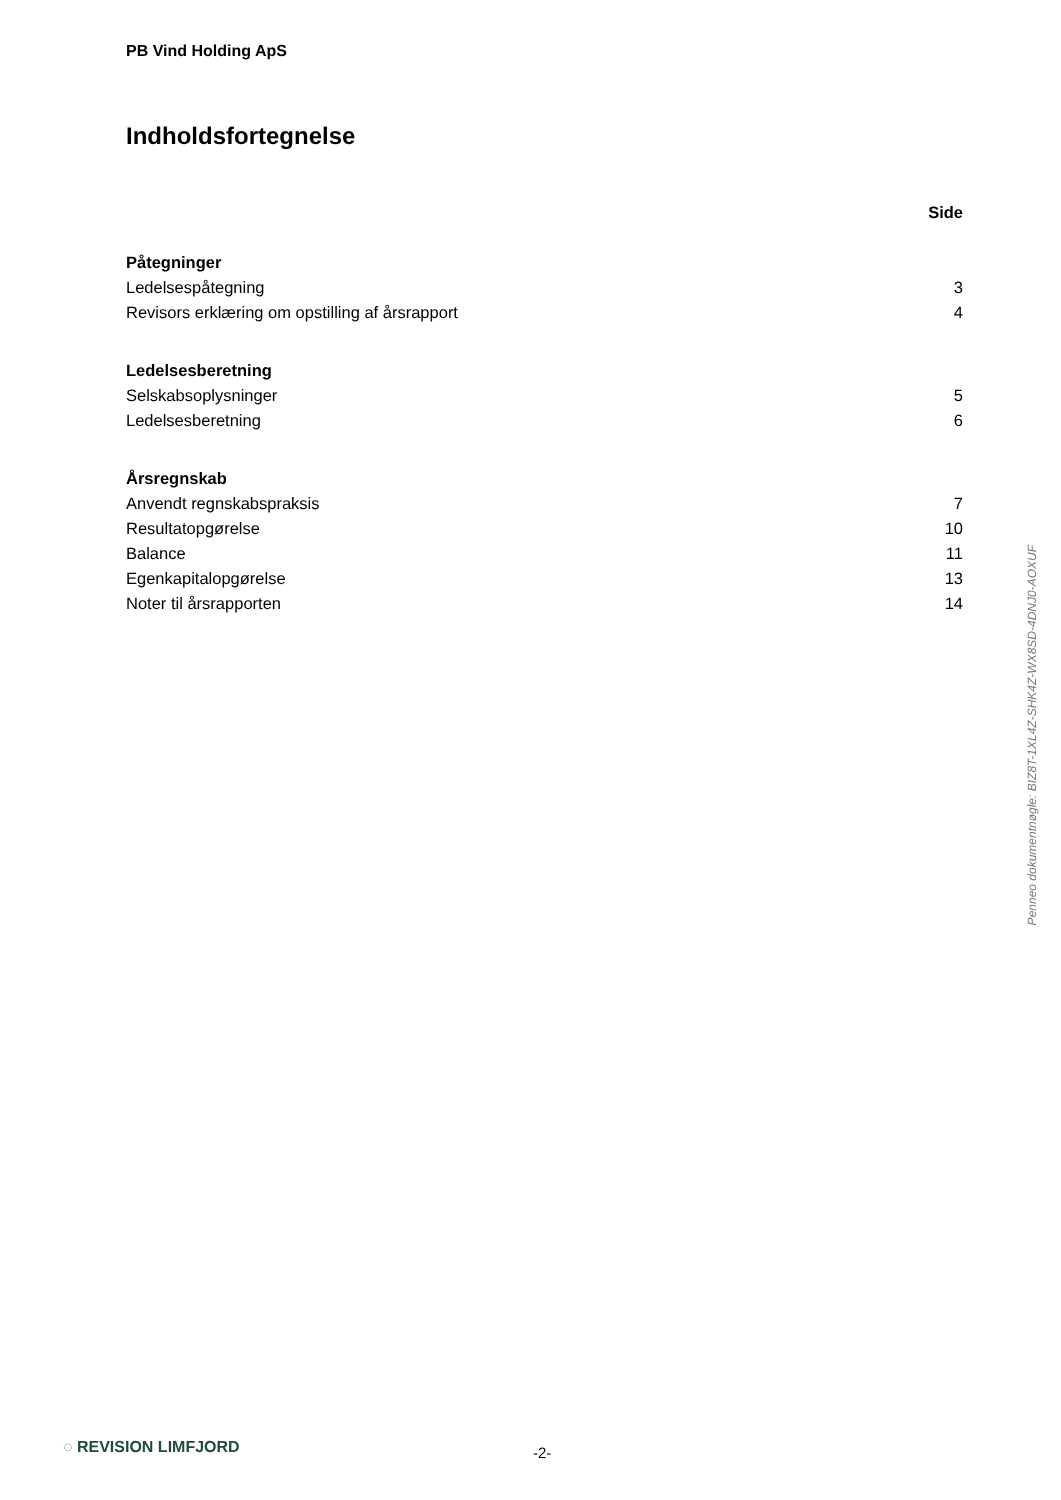PB Vind Holding ApS
Indholdsfortegnelse
| | Side |
| Påtegninger | |
| Ledelsespåtegning | 3 |
| Revisors erklæring om opstilling af årsrapport | 4 |
| Ledelsesberetning | |
| Selskabsoplysninger | 5 |
| Ledelsesberetning | 6 |
| Årsregnskab | |
| Anvendt regnskabspraksis | 7 |
| Resultatopgørelse | 10 |
| Balance | 11 |
| Egenkapitalopgørelse | 13 |
| Noter til årsrapporten | 14 |
Penneo dokumentnøgle: BIZ8T-1XL4Z-SHK4Z-WX8SD-4DNJ0-AOXUF
◌ REVISION LIMFJORD -2-